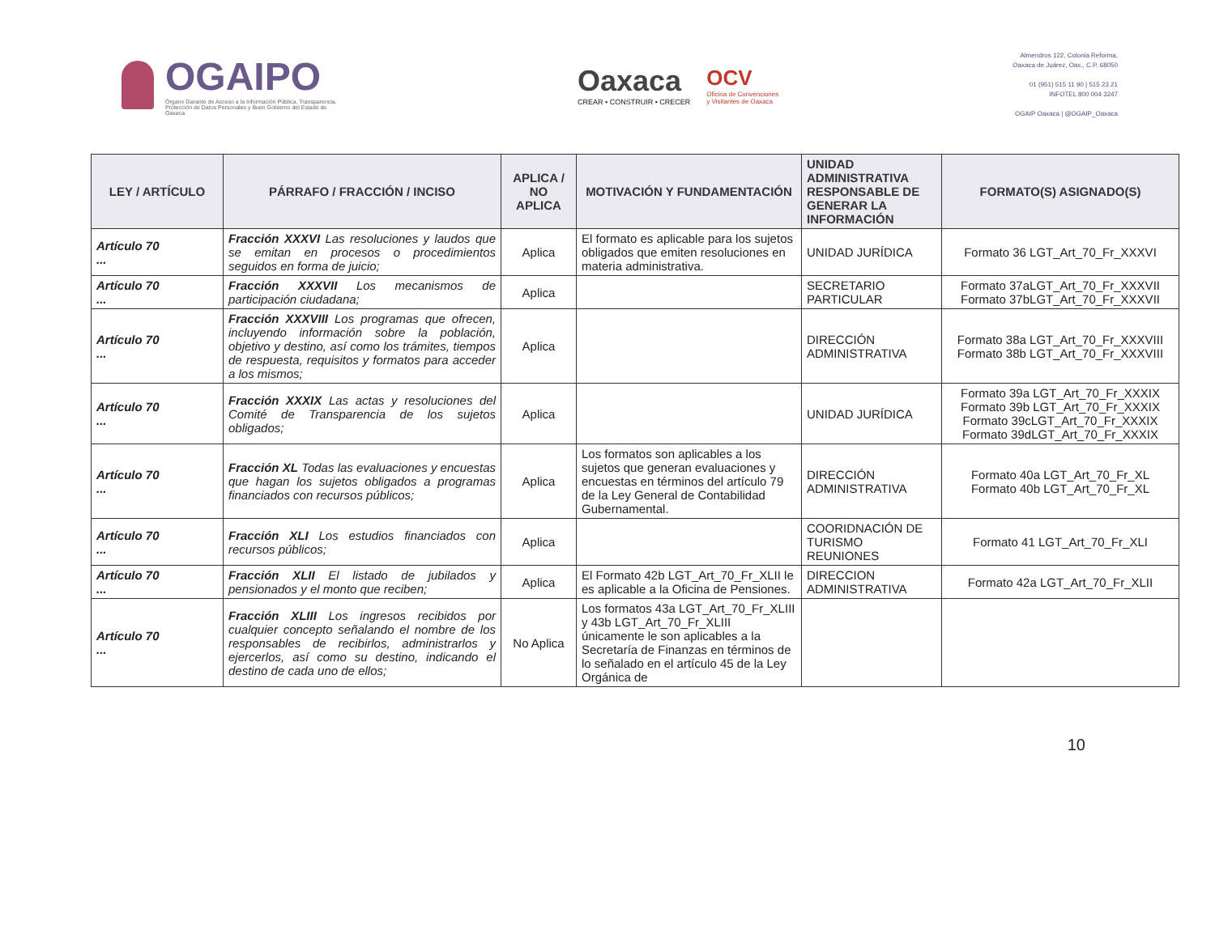OGAIPO
Órgano Garante de Acceso a la Información Pública, Transparencia, Protección de Datos Personales y Buen Gobierno del Estado de Oaxaca
Oaxaca
CREAR • CONSTRUIR • CRECER
OCV
Oficina de Convenciones
y Visitantes de Oaxaca
Almendros 122, Colonia Reforma,
Oaxaca de Juárez, Oax., C.P. 68050
01 (951) 515 11 90 | 515 23 21
INFOTEL 800 004 3247
OGAIP Oaxaca | @OGAIP_Oaxaca
| LEY / ARTÍCULO | PÁRRAFO / FRACCIÓN / INCISO | APLICA / NO APLICA | MOTIVACIÓN Y FUNDAMENTACIÓN | UNIDAD ADMINISTRATIVA RESPONSABLE DE GENERAR LA INFORMACIÓN | FORMATO(S) ASIGNADO(S) |
| --- | --- | --- | --- | --- | --- |
| Artículo 70 ... | Fracción XXXVI Las resoluciones y laudos que se emitan en procesos o procedimientos seguidos en forma de juicio; | Aplica | El formato es aplicable para los sujetos obligados que emiten resoluciones en materia administrativa. | UNIDAD JURÍDICA | Formato 36 LGT_Art_70_Fr_XXXVI |
| Artículo 70 ... | Fracción XXXVII Los mecanismos de participación ciudadana; | Aplica | | SECRETARIO PARTICULAR | Formato 37aLGT_Art_70_Fr_XXXVII Formato 37bLGT_Art_70_Fr_XXXVII |
| Artículo 70 ... | Fracción XXXVIII Los programas que ofrecen, incluyendo información sobre la población, objetivo y destino, así como los trámites, tiempos de respuesta, requisitos y formatos para acceder a los mismos; | Aplica | | DIRECCIÓN ADMINISTRATIVA | Formato 38a LGT_Art_70_Fr_XXXVIII Formato 38b LGT_Art_70_Fr_XXXVIII |
| Artículo 70 ... | Fracción XXXIX Las actas y resoluciones del Comité de Transparencia de los sujetos obligados; | Aplica | | UNIDAD JURÍDICA | Formato 39a LGT_Art_70_Fr_XXXIX Formato 39b LGT_Art_70_Fr_XXXIX Formato 39cLGT_Art_70_Fr_XXXIX Formato 39dLGT_Art_70_Fr_XXXIX |
| Artículo 70 ... | Fracción XL Todas las evaluaciones y encuestas que hagan los sujetos obligados a programas financiados con recursos públicos; | Aplica | Los formatos son aplicables a los sujetos que generan evaluaciones y encuestas en términos del artículo 79 de la Ley General de Contabilidad Gubernamental. | DIRECCIÓN ADMINISTRATIVA | Formato 40a LGT_Art_70_Fr_XL Formato 40b LGT_Art_70_Fr_XL |
| Artículo 70 ... | Fracción XLI Los estudios financiados con recursos públicos; | Aplica | | COORIDNACIÓN DE TURISMO REUNIONES | Formato 41 LGT_Art_70_Fr_XLI |
| Artículo 70 ... | Fracción XLII El listado de jubilados y pensionados y el monto que reciben; | Aplica | El Formato 42b LGT_Art_70_Fr_XLII le es aplicable a la Oficina de Pensiones. | DIRECCION ADMINISTRATIVA | Formato 42a LGT_Art_70_Fr_XLII |
| Artículo 70 ... | Fracción XLIII Los ingresos recibidos por cualquier concepto señalando el nombre de los responsables de recibirlos, administrarlos y ejercerlos, así como su destino, indicando el destino de cada uno de ellos; | No Aplica | Los formatos 43a LGT_Art_70_Fr_XLIII y 43b LGT_Art_70_Fr_XLIII únicamente le son aplicables a la Secretaría de Finanzas en términos de lo señalado en el artículo 45 de la Ley Orgánica de | | |
10